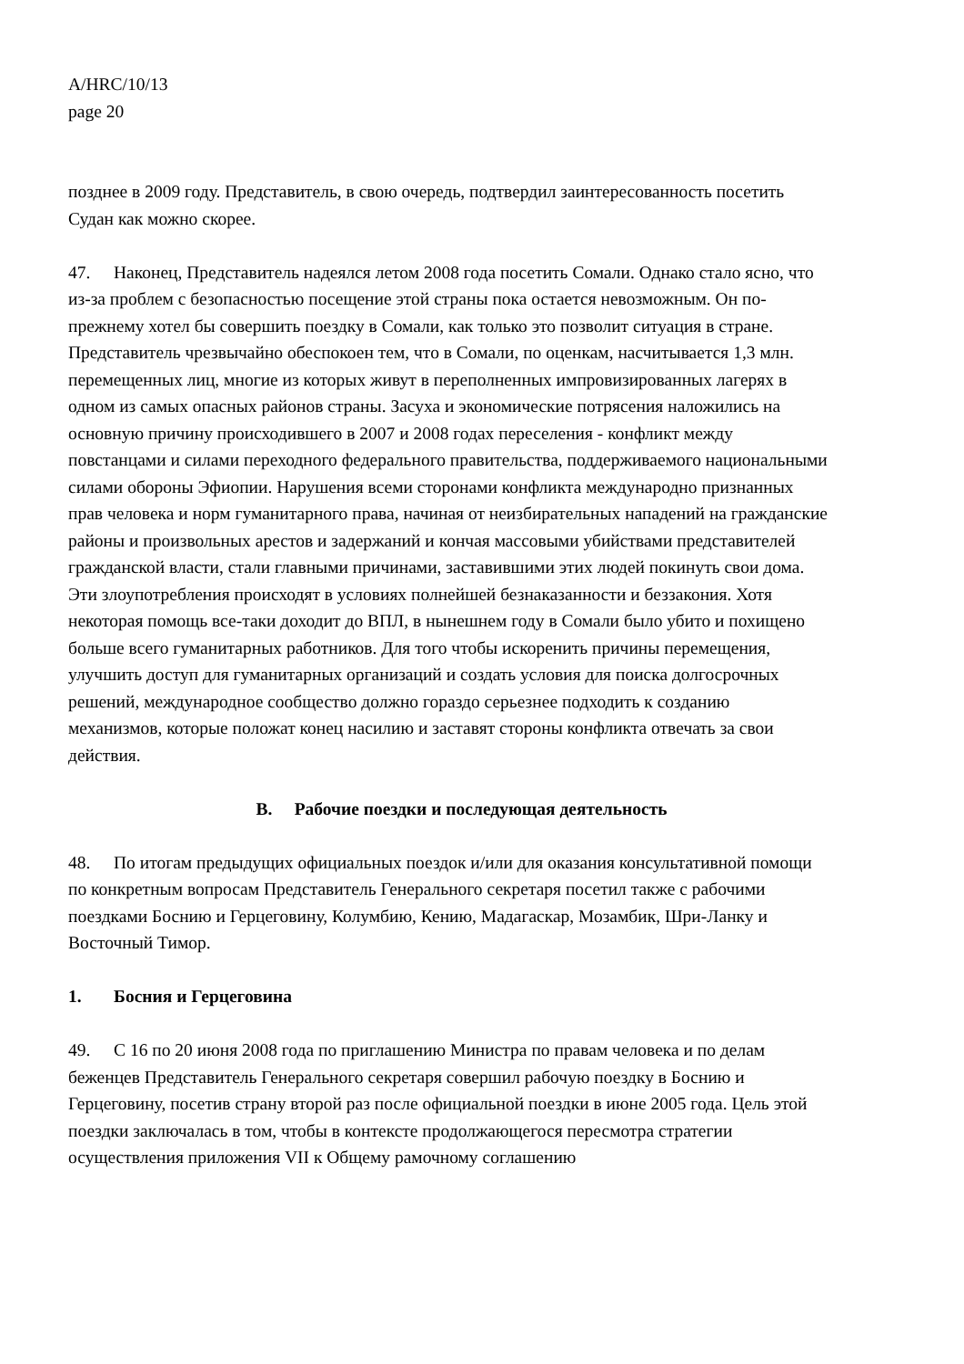A/HRC/10/13
page 20
позднее в 2009 году. Представитель, в свою очередь, подтвердил заинтересованность посетить Судан как можно скорее.
47. Наконец, Представитель надеялся летом 2008 года посетить Сомали. Однако стало ясно, что из-за проблем с безопасностью посещение этой страны пока остается невозможным. Он по-прежнему хотел бы совершить поездку в Сомали, как только это позволит ситуация в стране. Представитель чрезвычайно обеспокоен тем, что в Сомали, по оценкам, насчитывается 1,3 млн. перемещенных лиц, многие из которых живут в переполненных импровизированных лагерях в одном из самых опасных районов страны. Засуха и экономические потрясения наложились на основную причину происходившего в 2007 и 2008 годах переселения - конфликт между повстанцами и силами переходного федерального правительства, поддерживаемого национальными силами обороны Эфиопии. Нарушения всеми сторонами конфликта международно признанных прав человека и норм гуманитарного права, начиная от неизбирательных нападений на гражданские районы и произвольных арестов и задержаний и кончая массовыми убийствами представителей гражданской власти, стали главными причинами, заставившими этих людей покинуть свои дома. Эти злоупотребления происходят в условиях полнейшей безнаказанности и беззакония. Хотя некоторая помощь все-таки доходит до ВПЛ, в нынешнем году в Сомали было убито и похищено больше всего гуманитарных работников. Для того чтобы искоренить причины перемещения, улучшить доступ для гуманитарных организаций и создать условия для поиска долгосрочных решений, международное сообщество должно гораздо серьезнее подходить к созданию механизмов, которые положат конец насилию и заставят стороны конфликта отвечать за свои действия.
B. Рабочие поездки и последующая деятельность
48. По итогам предыдущих официальных поездок и/или для оказания консультативной помощи по конкретным вопросам Представитель Генерального секретаря посетил также с рабочими поездками Боснию и Герцеговину, Колумбию, Кению, Мадагаскар, Мозамбик, Шри-Ланку и Восточный Тимор.
1. Босния и Герцеговина
49. С 16 по 20 июня 2008 года по приглашению Министра по правам человека и по делам беженцев Представитель Генерального секретаря совершил рабочую поездку в Боснию и Герцеговину, посетив страну второй раз после официальной поездки в июне 2005 года. Цель этой поездки заключалась в том, чтобы в контексте продолжающегося пересмотра стратегии осуществления приложения VII к Общему рамочному соглашению